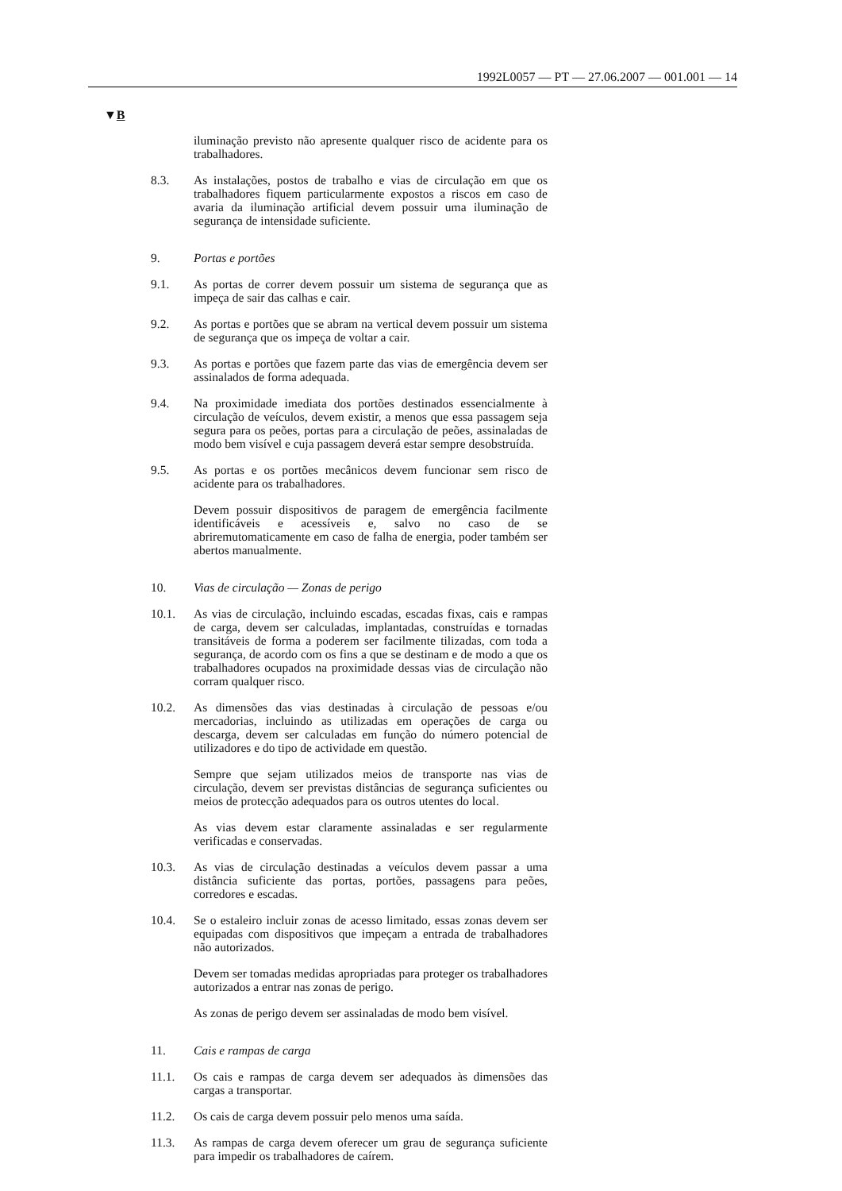1992L0057 — PT — 27.06.2007 — 001.001 — 14
▼B
iluminação previsto não apresente qualquer risco de acidente para os trabalhadores.
8.3. As instalações, postos de trabalho e vias de circulação em que os trabalhadores fiquem particularmente expostos a riscos em caso de avaria da iluminação artificial devem possuir uma iluminação de segurança de intensidade suficiente.
9. Portas e portões
9.1. As portas de correr devem possuir um sistema de segurança que as impeça de sair das calhas e cair.
9.2. As portas e portões que se abram na vertical devem possuir um sistema de segurança que os impeça de voltar a cair.
9.3. As portas e portões que fazem parte das vias de emergência devem ser assinalados de forma adequada.
9.4. Na proximidade imediata dos portões destinados essencialmente à circulação de veículos, devem existir, a menos que essa passagem seja segura para os peões, portas para a circulação de peões, assinaladas de modo bem visível e cuja passagem deverá estar sempre desobstruída.
9.5. As portas e os portões mecânicos devem funcionar sem risco de acidente para os trabalhadores.
Devem possuir dispositivos de paragem de emergência facilmente identificáveis e acessíveis e, salvo no caso de se abriremutomaticamente em caso de falha de energia, poder também ser abertos manualmente.
10. Vias de circulação — Zonas de perigo
10.1. As vias de circulação, incluindo escadas, escadas fixas, cais e rampas de carga, devem ser calculadas, implantadas, construídas e tornadas transitáveis de forma a poderem ser facilmente tilizadas, com toda a segurança, de acordo com os fins a que se destinam e de modo a que os trabalhadores ocupados na proximidade dessas vias de circulação não corram qualquer risco.
10.2. As dimensões das vias destinadas à circulação de pessoas e/ou mercadorias, incluindo as utilizadas em operações de carga ou descarga, devem ser calculadas em função do número potencial de utilizadores e do tipo de actividade em questão.
Sempre que sejam utilizados meios de transporte nas vias de circulação, devem ser previstas distâncias de segurança suficientes ou meios de protecção adequados para os outros utentes do local.
As vias devem estar claramente assinaladas e ser regularmente verificadas e conservadas.
10.3. As vias de circulação destinadas a veículos devem passar a uma distância suficiente das portas, portões, passagens para peões, corredores e escadas.
10.4. Se o estaleiro incluir zonas de acesso limitado, essas zonas devem ser equipadas com dispositivos que impeçam a entrada de trabalhadores não autorizados.
Devem ser tomadas medidas apropriadas para proteger os trabalhadores autorizados a entrar nas zonas de perigo.
As zonas de perigo devem ser assinaladas de modo bem visível.
11. Cais e rampas de carga
11.1. Os cais e rampas de carga devem ser adequados às dimensões das cargas a transportar.
11.2. Os cais de carga devem possuir pelo menos uma saída.
11.3. As rampas de carga devem oferecer um grau de segurança suficiente para impedir os trabalhadores de caírem.